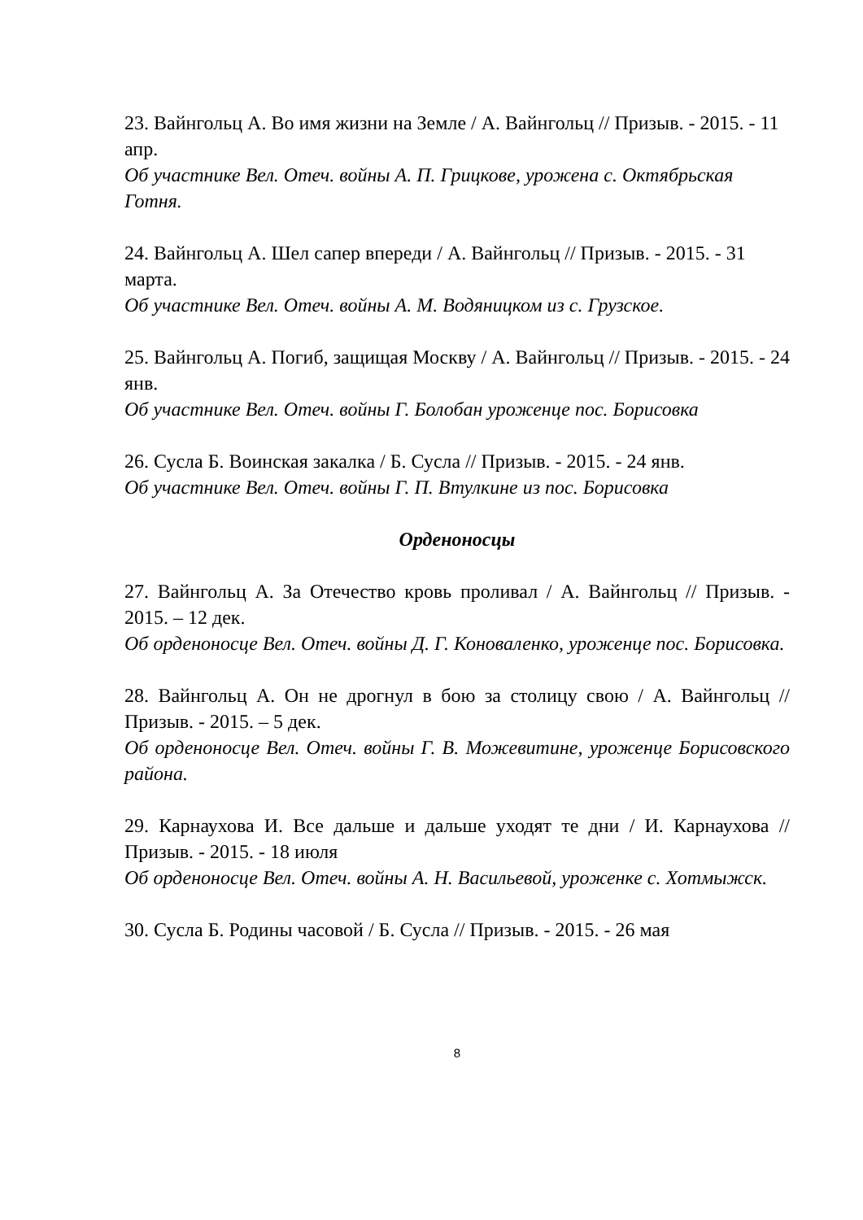23. Вайнгольц А. Во имя жизни на Земле / А. Вайнгольц // Призыв. - 2015. - 11 апр.
Об участнике Вел. Отеч. войны А. П. Грицкове, урожена с. Октябрьская Готня.
24. Вайнгольц А. Шел сапер впереди / А. Вайнгольц // Призыв. - 2015. - 31 марта.
Об участнике Вел. Отеч. войны А. М. Водяницком из с. Грузское.
25. Вайнгольц А. Погиб, защищая Москву / А. Вайнгольц // Призыв. - 2015. - 24 янв.
Об участнике Вел. Отеч. войны Г. Болобан уроженце пос. Борисовка
26. Сусла Б. Воинская закалка / Б. Сусла // Призыв. - 2015. - 24 янв.
Об участнике Вел. Отеч. войны Г. П. Втулкине из пос. Борисовка
Орденоносцы
27. Вайнгольц А. За Отечество кровь проливал / А. Вайнгольц // Призыв. - 2015. – 12 дек.
Об орденоносце Вел. Отеч. войны Д. Г. Коноваленко, уроженце пос. Борисовка.
28. Вайнгольц А. Он не дрогнул в бою за столицу свою / А. Вайнгольц // Призыв. - 2015. – 5 дек.
Об орденоносце Вел. Отеч. войны Г. В. Можевитине, уроженце Борисовского района.
29. Карнаухова И. Все дальше и дальше уходят те дни / И. Карнаухова // Призыв. - 2015. - 18 июля
Об орденоносце Вел. Отеч. войны А. Н. Васильевой, уроженке с. Хотмыжск.
30. Сусла Б. Родины часовой / Б. Сусла // Призыв. - 2015. - 26 мая
8